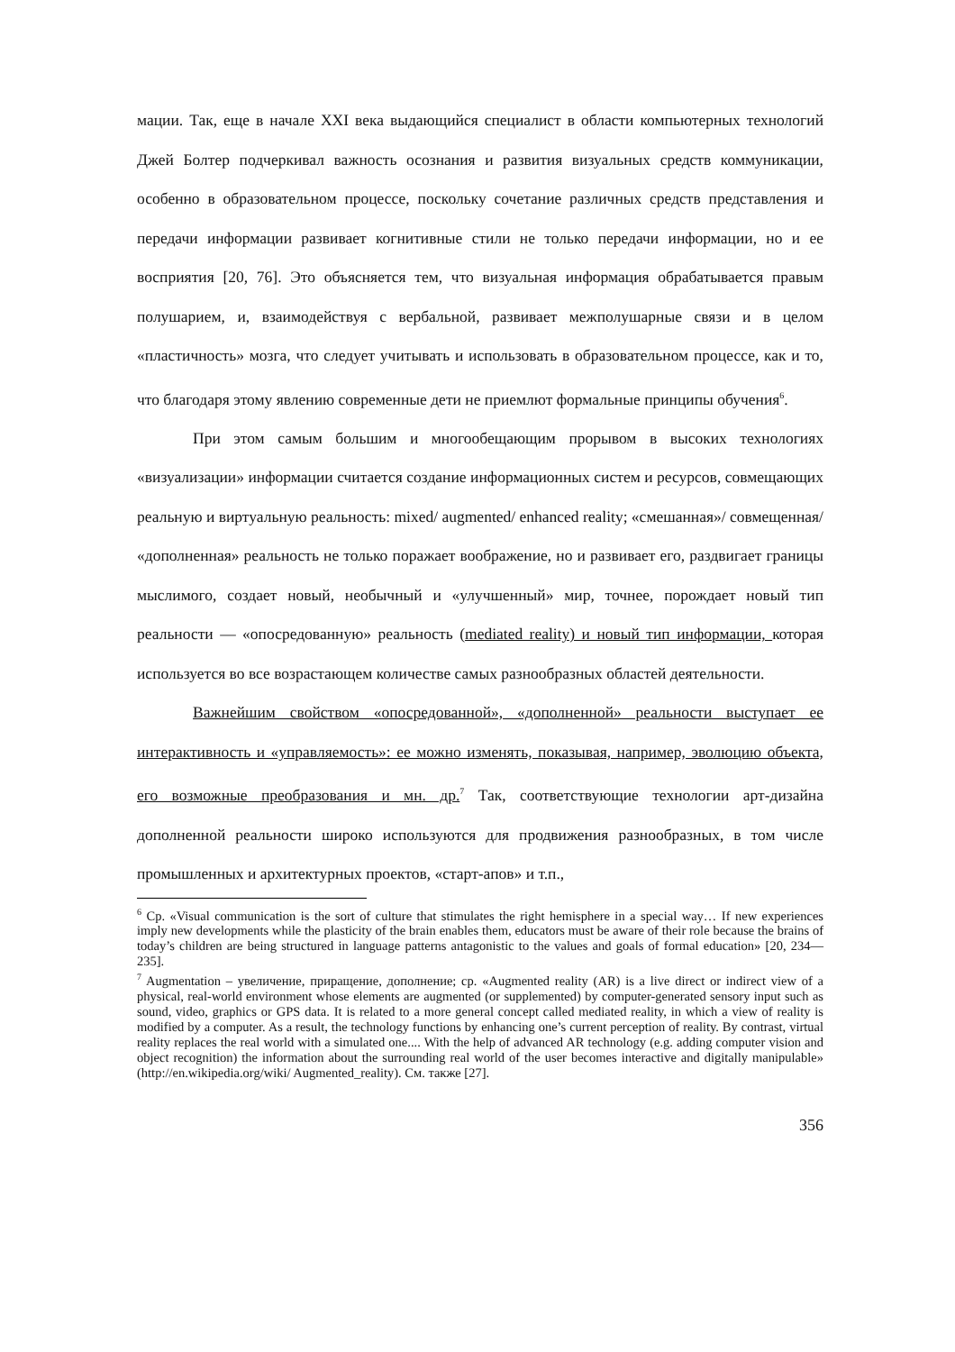мации. Так, еще в начале XXI века выдающийся специалист в области компьютерных технологий Джей Болтер подчеркивал важность осознания и развития визуальных средств коммуникации, особенно в образовательном процессе, поскольку сочетание различных средств представления и передачи информации развивает когнитивные стили не только передачи информации, но и ее восприятия [20, 76]. Это объясняется тем, что визуальная информация обрабатывается правым полушарием, и, взаимодействуя с вербальной, развивает межполушарные связи и в целом «пластичность» мозга, что следует учитывать и использовать в образовательном процессе, как и то, что благодаря этому явлению современные дети не приемлют формальные принципы обучения<sup>6</sup>.
При этом самым большим и многообещающим прорывом в высоких технологиях «визуализации» информации считается создание информационных систем и ресурсов, совмещающих реальную и виртуальную реальность: mixed/ augmented/ enhanced reality; «смешанная»/ совмещенная/ «дополненная» реальность не только поражает воображение, но и развивает его, раздвигает границы мыслимого, создает новый, необычный и «улучшенный» мир, точнее, порождает новый тип реальности — «опосредованную» реальность (mediated reality) и новый тип информации, которая используется во все возрастающем количестве самых разнообразных областей деятельности.
Важнейшим свойством «опосредованной», «дополненной» реальности выступает ее интерактивность и «управляемость»: ее можно изменять, показывая, например, эволюцию объекта, его возможные преобразования и мн. др.<sup>7</sup> Так, соответствующие технологии арт-дизайна дополненной реальности широко используются для продвижения разнообразных, в том числе промышленных и архитектурных проектов, «старт-апов» и т.п.,
<sup>6</sup> Ср. «Visual communication is the sort of culture that stimulates the right hemisphere in a special way… If new experiences imply new developments while the plasticity of the brain enables them, educators must be aware of their role because the brains of today’s children are being structured in language patterns antagonistic to the values and goals of formal education» [20, 234—235].
<sup>7</sup> Augmentation – увеличение, приращение, дополнение; ср. «Augmented reality (AR) is a live direct or indirect view of a physical, real-world environment whose elements are augmented (or supplemented) by computer-generated sensory input such as sound, video, graphics or GPS data. It is related to a more general concept called mediated reality, in which a view of reality is modified by a computer. As a result, the technology functions by enhancing one’s current perception of reality. By contrast, virtual reality replaces the real world with a simulated one.... With the help of advanced AR technology (e.g. adding computer vision and object recognition) the information about the surrounding real world of the user becomes interactive and digitally manipulable» (http://en.wikipedia.org/wiki/ Augmented_reality). См. также [27].
356